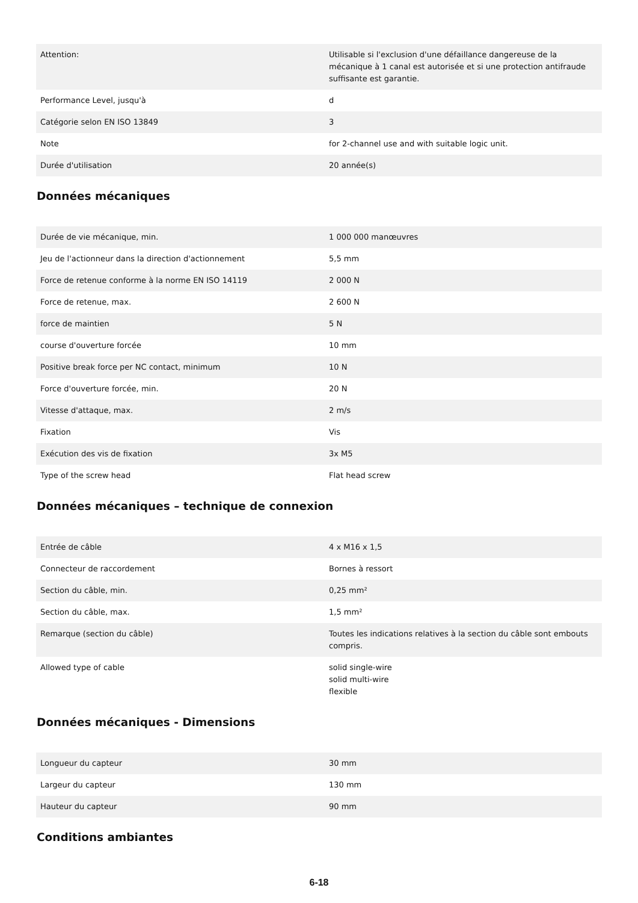| Attention: | Utilisable si l'exclusion d'une défaillance dangereuse de la mécanique à 1 canal est autorisée et si une protection antifraude suffisante est garantie. |
| Performance Level, jusqu'à | d |
| Catégorie selon EN ISO 13849 | 3 |
| Note | for 2-channel use and with suitable logic unit. |
| Durée d'utilisation | 20 année(s) |
Données mécaniques
| Durée de vie mécanique, min. | 1 000 000 manœuvres |
| Jeu de l'actionneur dans la direction d'actionnement | 5,5 mm |
| Force de retenue conforme à la norme EN ISO 14119 | 2 000 N |
| Force de retenue, max. | 2 600 N |
| force de maintien | 5 N |
| course d'ouverture forcée | 10 mm |
| Positive break force per NC contact, minimum | 10 N |
| Force d'ouverture forcée, min. | 20 N |
| Vitesse d'attaque, max. | 2 m/s |
| Fixation | Vis |
| Exécution des vis de fixation | 3x M5 |
| Type of the screw head | Flat head screw |
Données mécaniques – technique de connexion
| Entrée de câble | 4 x M16 x 1,5 |
| Connecteur de raccordement | Bornes à ressort |
| Section du câble, min. | 0,25 mm² |
| Section du câble, max. | 1,5 mm² |
| Remarque (section du câble) | Toutes les indications relatives à la section du câble sont embouts compris. |
| Allowed type of cable | solid single-wire solid multi-wire flexible |
Données mécaniques - Dimensions
| Longueur du capteur | 30 mm |
| Largeur du capteur | 130 mm |
| Hauteur du capteur | 90 mm |
Conditions ambiantes
6-18